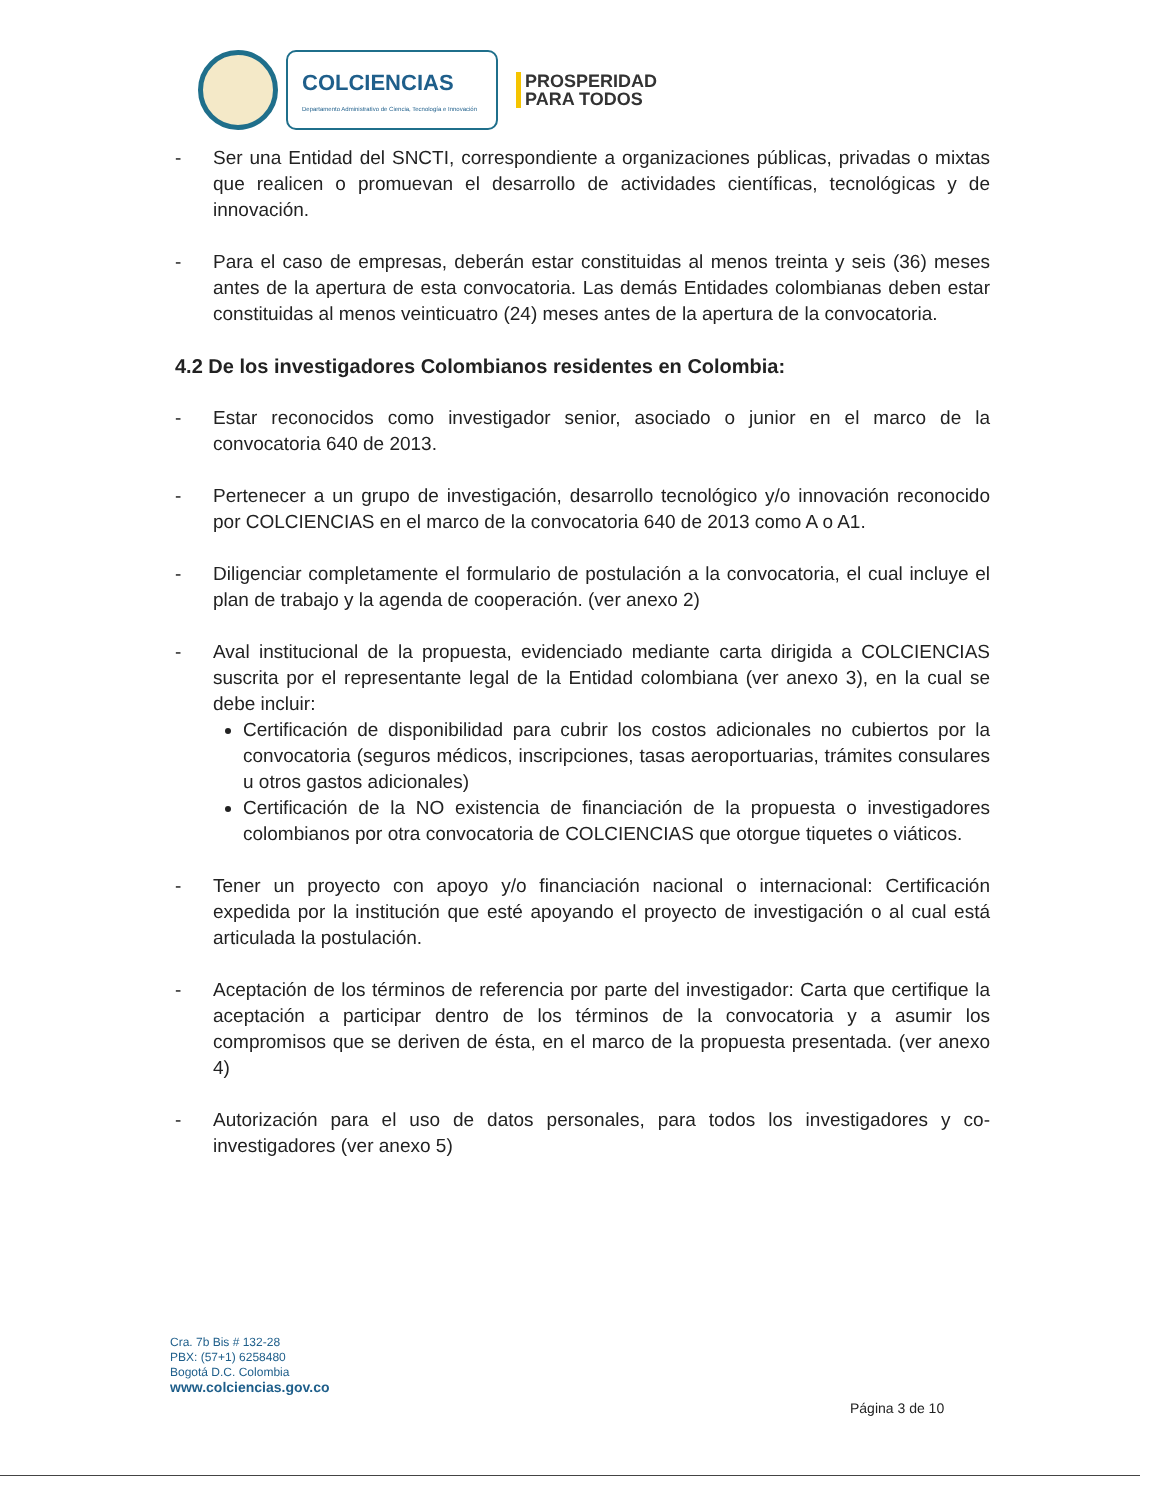COLCIENCIAS
Departamento Administrativo de Ciencia, Tecnología e Innovación
PROSPERIDAD
PARA TODOS
- Ser una Entidad del SNCTI, correspondiente a organizaciones públicas, privadas o mixtas que realicen o promuevan el desarrollo de actividades científicas, tecnológicas y de innovación.
- Para el caso de empresas, deberán estar constituidas al menos treinta y seis (36) meses antes de la apertura de esta convocatoria. Las demás Entidades colombianas deben estar constituidas al menos veinticuatro (24) meses antes de la apertura de la convocatoria.
4.2 De los investigadores Colombianos residentes en Colombia:
- Estar reconocidos como investigador senior, asociado o junior en el marco de la convocatoria 640 de 2013.
- Pertenecer a un grupo de investigación, desarrollo tecnológico y/o innovación reconocido por COLCIENCIAS en el marco de la convocatoria 640 de 2013 como A o A1.
- Diligenciar completamente el formulario de postulación a la convocatoria, el cual incluye el plan de trabajo y la agenda de cooperación. (ver anexo 2)
- Aval institucional de la propuesta, evidenciado mediante carta dirigida a COLCIENCIAS suscrita por el representante legal de la Entidad colombiana (ver anexo 3), en la cual se debe incluir:
Certificación de disponibilidad para cubrir los costos adicionales no cubiertos por la convocatoria (seguros médicos, inscripciones, tasas aeroportuarias, trámites consulares u otros gastos adicionales)
Certificación de la NO existencia de financiación de la propuesta o investigadores colombianos por otra convocatoria de COLCIENCIAS que otorgue tiquetes o viáticos.
- Tener un proyecto con apoyo y/o financiación nacional o internacional: Certificación expedida por la institución que esté apoyando el proyecto de investigación o al cual está articulada la postulación.
- Aceptación de los términos de referencia por parte del investigador: Carta que certifique la aceptación a participar dentro de los términos de la convocatoria y a asumir los compromisos que se deriven de ésta, en el marco de la propuesta presentada. (ver anexo 4)
- Autorización para el uso de datos personales, para todos los investigadores y co-investigadores (ver anexo 5)
Cra. 7b Bis # 132-28
PBX: (57+1) 6258480
Bogotá D.C. Colombia
www.colciencias.gov.co
Página 3 de 10